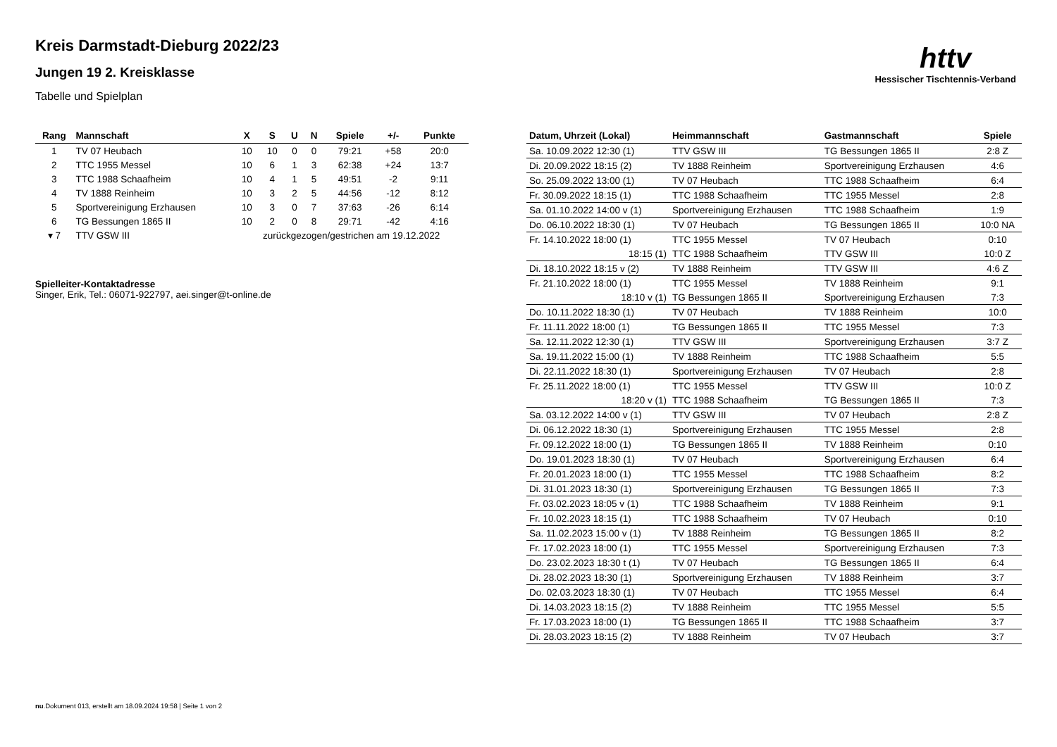httv
Hessischer Tischtennis-Verband
Kreis Darmstadt-Dieburg 2022/23
Jungen 19 2. Kreisklasse
Tabelle und Spielplan
| Rang | Mannschaft | X | S | U | N | Spiele | +/- | Punkte |
| --- | --- | --- | --- | --- | --- | --- | --- | --- |
| 1 | TV 07 Heubach | 10 | 10 | 0 | 0 | 79:21 | +58 | 20:0 |
| 2 | TTC 1955 Messel | 10 | 6 | 1 | 3 | 62:38 | +24 | 13:7 |
| 3 | TTC 1988 Schaafheim | 10 | 4 | 1 | 5 | 49:51 | -2 | 9:11 |
| 4 | TV 1888 Reinheim | 10 | 3 | 2 | 5 | 44:56 | -12 | 8:12 |
| 5 | Sportvereinigung Erzhausen | 10 | 3 | 0 | 7 | 37:63 | -26 | 6:14 |
| 6 | TG Bessungen 1865 II | 10 | 2 | 0 | 8 | 29:71 | -42 | 4:16 |
| ▾ 7 | TTV GSW III | zurückgezogen/gestrichen am 19.12.2022 | | | | | | |
Spielleiter-Kontaktadresse
Singer, Erik, Tel.: 06071-922797, aei.singer@t-online.de
| Datum, Uhrzeit (Lokal) | Heimmannschaft | Gastmannschaft | Spiele |
| --- | --- | --- | --- |
| Sa. 10.09.2022 12:30 (1) | TTV GSW III | TG Bessungen 1865 II | 2:8 Z |
| Di. 20.09.2022 18:15 (2) | TV 1888 Reinheim | Sportvereinigung Erzhausen | 4:6 |
| So. 25.09.2022 13:00 (1) | TV 07 Heubach | TTC 1988 Schaafheim | 6:4 |
| Fr. 30.09.2022 18:15 (1) | TTC 1988 Schaafheim | TTC 1955 Messel | 2:8 |
| Sa. 01.10.2022 14:00 v (1) | Sportvereinigung Erzhausen | TTC 1988 Schaafheim | 1:9 |
| Do. 06.10.2022 18:30 (1) | TV 07 Heubach | TG Bessungen 1865 II | 10:0 NA |
| Fr. 14.10.2022 18:00 (1) | TTC 1955 Messel | TV 07 Heubach | 0:10 |
| 18:15 (1) | TTC 1988 Schaafheim | TTV GSW III | 10:0 Z |
| Di. 18.10.2022 18:15 v (2) | TV 1888 Reinheim | TTV GSW III | 4:6 Z |
| Fr. 21.10.2022 18:00 (1) | TTC 1955 Messel | TV 1888 Reinheim | 9:1 |
| 18:10 v (1) | TG Bessungen 1865 II | Sportvereinigung Erzhausen | 7:3 |
| Do. 10.11.2022 18:30 (1) | TV 07 Heubach | TV 1888 Reinheim | 10:0 |
| Fr. 11.11.2022 18:00 (1) | TG Bessungen 1865 II | TTC 1955 Messel | 7:3 |
| Sa. 12.11.2022 12:30 (1) | TTV GSW III | Sportvereinigung Erzhausen | 3:7 Z |
| Sa. 19.11.2022 15:00 (1) | TV 1888 Reinheim | TTC 1988 Schaafheim | 5:5 |
| Di. 22.11.2022 18:30 (1) | Sportvereinigung Erzhausen | TV 07 Heubach | 2:8 |
| Fr. 25.11.2022 18:00 (1) | TTC 1955 Messel | TTV GSW III | 10:0 Z |
| 18:20 v (1) | TTC 1988 Schaafheim | TG Bessungen 1865 II | 7:3 |
| Sa. 03.12.2022 14:00 v (1) | TTV GSW III | TV 07 Heubach | 2:8 Z |
| Di. 06.12.2022 18:30 (1) | Sportvereinigung Erzhausen | TTC 1955 Messel | 2:8 |
| Fr. 09.12.2022 18:00 (1) | TG Bessungen 1865 II | TV 1888 Reinheim | 0:10 |
| Do. 19.01.2023 18:30 (1) | TV 07 Heubach | Sportvereinigung Erzhausen | 6:4 |
| Fr. 20.01.2023 18:00 (1) | TTC 1955 Messel | TTC 1988 Schaafheim | 8:2 |
| Di. 31.01.2023 18:30 (1) | Sportvereinigung Erzhausen | TG Bessungen 1865 II | 7:3 |
| Fr. 03.02.2023 18:05 v (1) | TTC 1988 Schaafheim | TV 1888 Reinheim | 9:1 |
| Fr. 10.02.2023 18:15 (1) | TTC 1988 Schaafheim | TV 07 Heubach | 0:10 |
| Sa. 11.02.2023 15:00 v (1) | TV 1888 Reinheim | TG Bessungen 1865 II | 8:2 |
| Fr. 17.02.2023 18:00 (1) | TTC 1955 Messel | Sportvereinigung Erzhausen | 7:3 |
| Do. 23.02.2023 18:30 t (1) | TV 07 Heubach | TG Bessungen 1865 II | 6:4 |
| Di. 28.02.2023 18:30 (1) | Sportvereinigung Erzhausen | TV 1888 Reinheim | 3:7 |
| Do. 02.03.2023 18:30 (1) | TV 07 Heubach | TTC 1955 Messel | 6:4 |
| Di. 14.03.2023 18:15 (2) | TV 1888 Reinheim | TTC 1955 Messel | 5:5 |
| Fr. 17.03.2023 18:00 (1) | TG Bessungen 1865 II | TTC 1988 Schaafheim | 3:7 |
| Di. 28.03.2023 18:15 (2) | TV 1888 Reinheim | TV 07 Heubach | 3:7 |
nu.Dokument 013, erstellt am 18.09.2024 19:58 | Seite 1 von 2